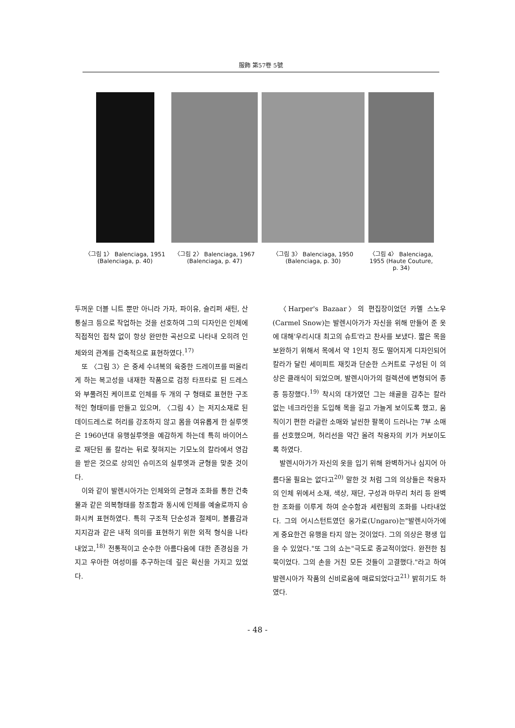服飾 第57卷 5號
〈그림 1〉 Balenciaga, 1951
(Balenciaga, p. 40)
〈그림 2〉 Balenciaga, 1967
(Balenciaga, p. 47)
〈그림 3〉 Balenciaga, 1950
(Balenciaga, p. 30)
〈그림 4〉 Balenciaga, 1955 (Haute Couture, p. 34)
두꺼운 더블 니트 뿐만 아니라 가자, 파이유, 슬리퍼 새틴, 산퉁실크 등으로 작업하는 것을 선호하여 그의 디자인은 인체에 직접적인 접착 없이 항상 완만한 곡선으로 나타내 오히려 인체와의 관계를 건축적으로 표현하였다.<sup>17)</sup>
또 〈그림 3〉은 중세 수녀복의 육중한 드레이프를 떠올리게 하는 복고성을 내재한 작품으로 검정 타프타로 된 드레스와 부풀려진 케이프로 인체를 두 개의 구 형태로 표현한 구조적인 형태미를 만들고 있으며, 〈그림 4〉는 저지소재로 된 데이드레스로 허리를 강조하지 않고 몸을 여유롭게 한 실루엣은 1960년대 유행실루엣을 예감하게 하는데 특히 바이어스로 재단된 롤 칼라는 뒤로 젖혀지는 기모노의 칼라에서 영감을 받은 것으로 상의인 슈미즈의 실루엣과 균형을 맞춘 것이다.
이와 같이 발렌시아가는 인체와의 균형과 조화를 통한 건축물과 같은 의복형태를 창조함과 동시에 인체를 예술로까지 승화시켜 표현하였다. 특히 구조적 단순성과 절제미, 볼륨감과 지지감과 같은 내적 의미를 표현하기 위한 외적 형식을 나타내었고,<sup>18)</sup> 전통적이고 순수한 아름다움에 대한 존경심을 가지고 우아한 여성미를 추구하는데 깊은 확신을 가지고 있었다.
〈Harper's Bazaar〉의 편집장이었던 카멜 스노우(Carmel Snow)는 발렌시아가가 자신을 위해 만들어 준 옷에 대해'우리시대 최고의 슈트'라고 찬사를 보냈다. 짧은 목을 보완하기 위해서 목에서 약 1인치 정도 떨어지게 디자인되어 칼라가 달린 세미피트 재킷과 단순한 스커트로 구성된 이 의상은 클래식이 되었으며, 발렌시아가의 컬렉션에 변형되어 종종 등장했다.<sup>19)</sup> 착시의 대가였던 그는 쇄골을 감추는 칼라 없는 네크라인을 도입해 목을 길고 가늘게 보이도록 했고, 움직이기 편한 라글란 소매와 날씬한 팔목이 드러나는 7부 소매를 선호했으며, 허리선을 약간 올려 착용자의 키가 커보이도록 하였다.
발렌시아가가 자신의 옷을 입기 위해 완벽하거나 심지어 아름다울 필요는 없다고<sup>20)</sup> 말한 것 처럼 그의 의상들은 착용자의 인체 위에서 소재, 색상, 재단, 구성과 마무리 처리 등 완벽한 조화를 이루게 하여 순수함과 세련됨의 조화를 나타내었다. 그의 어시스턴트였던 웅가로(Ungaro)는"발렌시아가에게 중요한건 유행을 타지 않는 것이었다. 그의 의상은 평생 입을 수 있었다."또 그의 쇼는"극도로 종교적이었다. 완전한 침묵이었다. 그의 손을 거친 모든 것들이 고결했다."라고 하여 발렌시아가 작품의 신비로움에 매료되었다고<sup>21)</sup> 밝히기도 하였다.
- 48 -